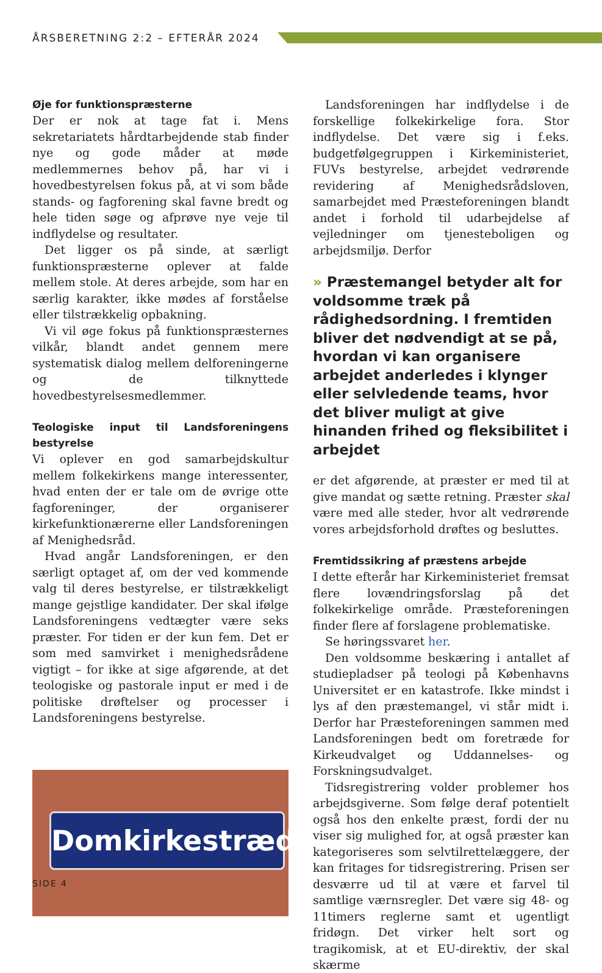ÅRSBERETNING 2:2 – EFTERÅR 2024
Øje for funktionspræsterne
Der er nok at tage fat i. Mens sekretariatets hårdtarbejdende stab finder nye og gode måder at møde medlemmernes behov på, har vi i hovedbestyrelsen fokus på, at vi som både stands- og fagforening skal favne bredt og hele tiden søge og afprøve nye veje til indflydelse og resultater.
Det ligger os på sinde, at særligt funktionspræsterne oplever at falde mellem stole. At deres arbejde, som har en særlig karakter, ikke mødes af forståelse eller tilstrækkelig opbakning.
Vi vil øge fokus på funktionspræsternes vilkår, blandt andet gennem mere systematisk dialog mellem delforeningerne og de tilknyttede hovedbestyrelsesmedlemmer.
Teologiske input til Landsforeningens bestyrelse
Vi oplever en god samarbejdskultur mellem folkekirkens mange interessenter, hvad enten der er tale om de øvrige otte fagforeninger, der organiserer kirkefunktionærerne eller Landsforeningen af Menighedsråd.
Hvad angår Landsforeningen, er den særligt optaget af, om der ved kommende valg til deres bestyrelse, er tilstrækkeligt mange gejstlige kandidater. Der skal ifølge Landsforeningens vedtægter være seks præster. For tiden er der kun fem. Det er som med samvirket i menighedsrådene vigtigt – for ikke at sige afgørende, at det teologiske og pastorale input er med i de politiske drøftelser og processer i Landsforeningens bestyrelse.
Domkirkestræde
Landsforeningen har indflydelse i de forskellige folkekirkelige fora. Stor indflydelse. Det være sig i f.eks. budgetfølgegruppen i Kirkeministeriet, FUVs bestyrelse, arbejdet vedrørende revidering af Menighedsrådsloven, samarbejdet med Præsteforeningen blandt andet i forhold til udarbejdelse af vejledninger om tjenesteboligen og arbejdsmiljø. Derfor
» Præstemangel betyder alt for voldsomme træk på rådighedsordning. I fremtiden bliver det nødvendigt at se på, hvordan vi kan organisere arbejdet anderledes i klynger eller selvledende teams, hvor det bliver muligt at give hinanden frihed og fleksibilitet i arbejdet
er det afgørende, at præster er med til at give mandat og sætte retning. Præster skal være med alle steder, hvor alt vedrørende vores arbejdsforhold drøftes og besluttes.
Fremtidssikring af præstens arbejde
I dette efterår har Kirkeministeriet fremsat flere lovændringsforslag på det folkekirkelige område. Præsteforeningen finder flere af forslagene problematiske.
Se høringssvaret her.
Den voldsomme beskæring i antallet af studiepladser på teologi på Københavns Universitet er en katastrofe. Ikke mindst i lys af den præstemangel, vi står midt i. Derfor har Præsteforeningen sammen med Landsforeningen bedt om foretræde for Kirkeudvalget og Uddannelses- og Forskningsudvalget.
Tidsregistrering volder problemer hos arbejdsgiverne. Som følge deraf potentielt også hos den enkelte præst, fordi der nu viser sig mulighed for, at også præster kan kategoriseres som selvtilrettelæggere, der kan fritages for tidsregistrering. Prisen ser desværre ud til at være et farvel til samtlige værnsregler. Det være sig 48- og 11timers reglerne samt et ugentligt fridøgn. Det virker helt sort og tragikomisk, at et EU-direktiv, der skal skærme
SIDE 4